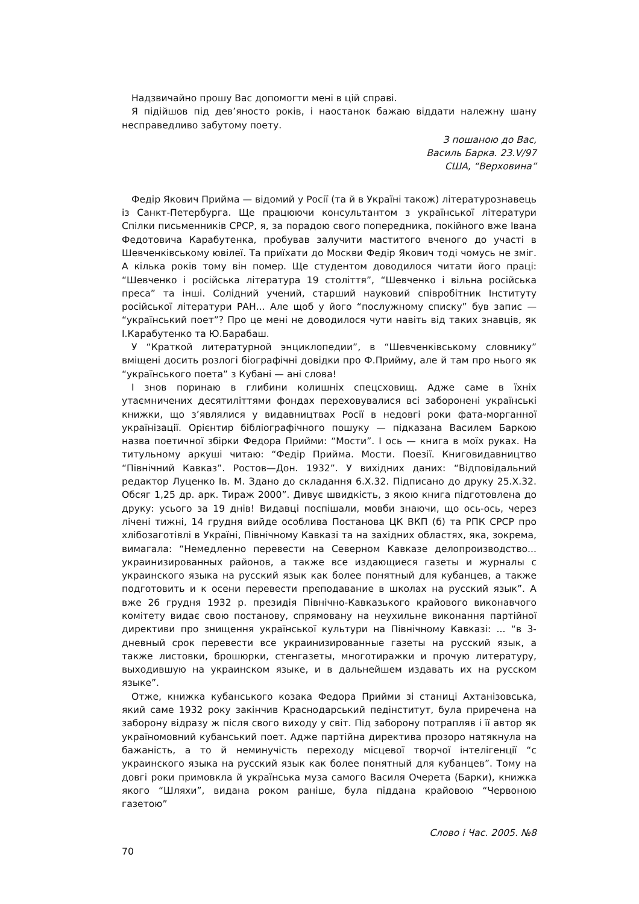Надзвичайно прошу Вас допомогти мені в цій справі.
Я підійшов під дев’яносто років, і наостанок бажаю віддати належну шану несправедливо забутому поету.
З пошаною до Вас,
Василь Барка. 23.V/97
США, “Верховина”
Федір Якович Прийма — відомий у Росії (та й в Україні також) літературознавець із Санкт-Петербурга. Ще працюючи консультантом з української літератури Спілки письменників СРСР, я, за порадою свого попередника, покійного вже Івана Федотовича Карабутенка, пробував залучити маститого вченого до участі в Шевченківському ювілеї. Та приїхати до Москви Федір Якович тоді чомусь не зміг. А кілька років тому він помер. Ще студентом доводилося читати його праці: “Шевченко і російська література 19 століття”, “Шевченко і вільна російська преса” та інші. Солідний учений, старший науковий співробітник Інституту російської літератури РАН... Але щоб у його “послужному списку” був запис — “український поет”? Про це мені не доводилося чути навіть від таких знавців, як І.Карабутенко та Ю.Барабаш.
У “Краткой литературной энциклопедии”, в “Шевченківському словнику” вміщені досить розлогі біографічні довідки про Ф.Прийму, але й там про нього як “українського поета” з Кубані — ані слова!
І знов поринаю в глибини колишніх спецсховищ. Адже саме в їхніх утаємничених десятиліттями фондах переховувалися всі заборонені українські книжки, що з’являлися у видавництвах Росії в недовгі роки фата-морганної українізації. Орієнтир бібліографічного пошуку — підказана Василем Баркою назва поетичної збірки Федора Прийми: “Мости”. І ось — книга в моїх руках. На титульному аркуші читаю: “Федір Прийма. Мости. Поезії. Книговидавництво “Північний Кавказ”. Ростов—Дон. 1932”. У вихідних даних: “Відповідальний редактор Луценко Ів. М. Здано до складання 6.Х.32. Підписано до друку 25.Х.32. Обсяг 1,25 др. арк. Тираж 2000”. Дивує швидкість, з якою книга підготовлена до друку: усього за 19 днів! Видавці поспішали, мовби знаючи, що ось-ось, через лічені тижні, 14 грудня вийде особлива Постанова ЦК ВКП (б) та РПК СРСР про хлібозаготівлі в Україні, Північному Кавказі та на західних областях, яка, зокрема, вимагала: “Немедленно перевести на Северном Кавказе делопроизводство... украинизированных районов, а также все издающиеся газеты и журналы с украинского языка на русский язык как более понятный для кубанцев, а также подготовить и к осени перевести преподавание в школах на русский язык”. А вже 26 грудня 1932 р. президія Північно-Кавказького крайового виконавчого комітету видає свою постанову, спрямовану на неухильне виконання партійної директиви про знищення української культури на Північному Кавказі: ... “в 3-дневный срок перевести все украинизированные газеты на русский язык, а также листовки, брошюрки, стенгазеты, многотиражки и прочую литературу, выходившую на украинском языке, и в дальнейшем издавать их на русском языке”.
Отже, книжка кубанського козака Федора Прийми зі станиці Ахтанізовська, який саме 1932 року закінчив Краснодарський педінститут, була приречена на заборону відразу ж після свого виходу у світ. Під заборону потрапляв і її автор як україномовний кубанський поет. Адже партійна директива прозоро натякнула на бажаність, а то й неминучість переходу місцевої творчої інтелігенції “с украинского языка на русский язык как более понятный для кубанцев”. Тому на довгі роки примовкла й українська муза самого Василя Очерета (Барки), книжка якого “Шляхи”, видана роком раніше, була піддана крайовою “Червоною газетою”
Слово і Час. 2005. №8
70